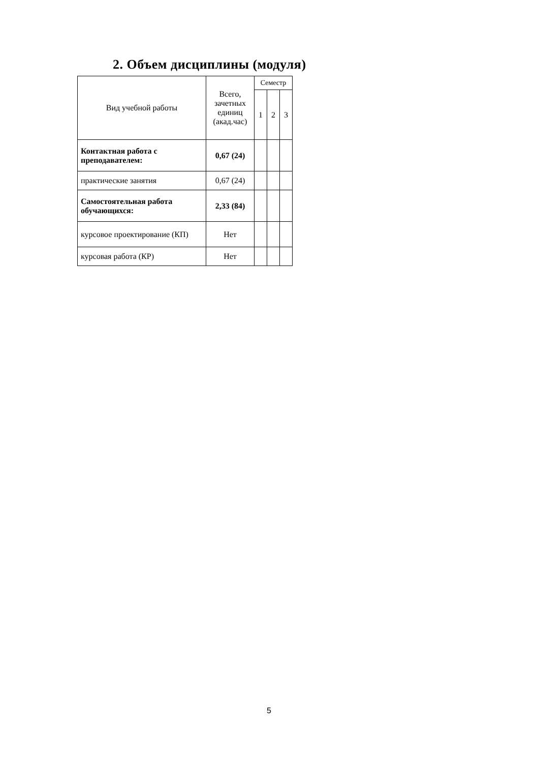2. Объем дисциплины (модуля)
| Вид учебной работы | Всего, зачетных единиц (акад.час) | Семестр | | |
| --- | --- | --- | --- | --- |
| | | 1 | 2 | 3 |
| Контактная работа с преподавателем: | 0,67 (24) | | | |
| практические занятия | 0,67 (24) | | | |
| Самостоятельная работа обучающихся: | 2,33 (84) | | | |
| курсовое проектирование (КП) | Нет | | | |
| курсовая работа (КР) | Нет | | | |
5